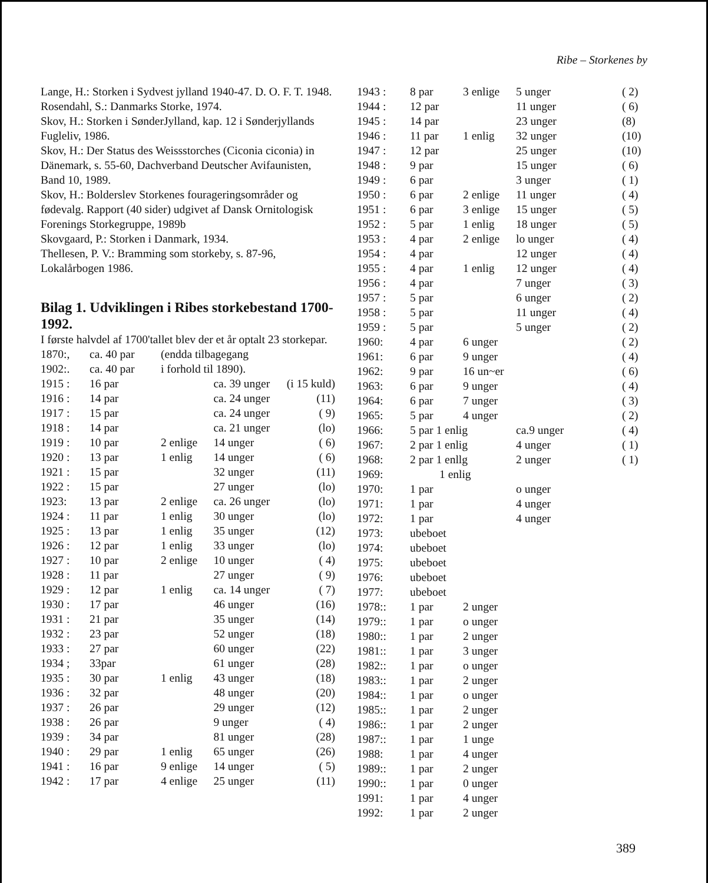Ribe – Storkenes by
Lange, H.: Storken i Sydvest jylland 1940-47. D. O. F. T. 1948.
Rosendahl, S.: Danmarks Storke, 1974.
Skov, H.: Storken i SønderJylland, kap. 12 i Sønderjyllands Fugleliv, 1986.
Skov, H.: Der Status des Weissstorches (Ciconia ciconia) in Dänemark, s. 55-60, Dachverband Deutscher Avifaunisten, Band 10, 1989.
Skov, H.: Bolderslev Storkenes fourageringsområder og fødevalg. Rapport (40 sider) udgivet af Dansk Ornitologisk Forenings Storkegruppe, 1989b
Skovgaard, P.: Storken i Danmark, 1934.
Thellesen, P. V.: Bramming som storkeby, s. 87-96, Lokalårbogen 1986.
Bilag 1. Udviklingen i Ribes storkebestand 1700-1992.
I første halvdel af 1700'tallet blev der et år optalt 23 storkepar.
| 1870:, | ca. 40 par | (endda tilbagegang | | |
| 1902:. | ca. 40 par | i forhold til 1890). | | |
| 1915 : | 16 par | | ca. 39 unger | (i 15 kuld) |
| 1916 : | 14 par | | ca. 24 unger | (11) |
| 1917 : | 15 par | | ca. 24 unger | ( 9) |
| 1918 : | 14 par | | ca. 21 unger | (lo) |
| 1919 : | 10 par | 2 enlige | 14 unger | ( 6) |
| 1920 : | 13 par | 1 enlig | 14 unger | ( 6) |
| 1921 : | 15 par | | 32 unger | (11) |
| 1922 : | 15 par | | 27 unger | (lo) |
| 1923: | 13 par | 2 enlige | ca. 26 unger | (lo) |
| 1924 : | 11 par | 1 enlig | 30 unger | (lo) |
| 1925 : | 13 par | 1 enlig | 35 unger | (12) |
| 1926 : | 12 par | 1 enlig | 33 unger | (lo) |
| 1927 : | 10 par | 2 enlige | 10 unger | ( 4) |
| 1928 : | 11 par | | 27 unger | ( 9) |
| 1929 : | 12 par | 1 enlig | ca. 14 unger | ( 7) |
| 1930 : | 17 par | | 46 unger | (16) |
| 1931 : | 21 par | | 35 unger | (14) |
| 1932 : | 23 par | | 52 unger | (18) |
| 1933 : | 27 par | | 60 unger | (22) |
| 1934 ; | 33par | | 61 unger | (28) |
| 1935 : | 30 par | 1 enlig | 43 unger | (18) |
| 1936 : | 32 par | | 48 unger | (20) |
| 1937 : | 26 par | | 29 unger | (12) |
| 1938 : | 26 par | | 9 unger | ( 4) |
| 1939 : | 34 par | | 81 unger | (28) |
| 1940 : | 29 par | 1 enlig | 65 unger | (26) |
| 1941 : | 16 par | 9 enlige | 14 unger | ( 5) |
| 1942 : | 17 par | 4 enlige | 25 unger | (11) |
| 1943 : | 8 par | 3 enlige | 5 unger | ( 2) |
| 1944 : | 12 par | | 11 unger | ( 6) |
| 1945 : | 14 par | | 23 unger | (8) |
| 1946 : | 11 par | 1 enlig | 32 unger | (10) |
| 1947 : | 12 par | | 25 unger | (10) |
| 1948 : | 9 par | | 15 unger | ( 6) |
| 1949 : | 6 par | | 3 unger | ( 1) |
| 1950 : | 6 par | 2 enlige | 11 unger | ( 4) |
| 1951 : | 6 par | 3 enlige | 15 unger | ( 5) |
| 1952 : | 5 par | 1 enlig | 18 unger | ( 5) |
| 1953 : | 4 par | 2 enlige | lo unger | ( 4) |
| 1954 : | 4 par | | 12 unger | ( 4) |
| 1955 : | 4 par | 1 enlig | 12 unger | ( 4) |
| 1956 : | 4 par | | 7 unger | ( 3) |
| 1957 : | 5 par | | 6 unger | ( 2) |
| 1958 : | 5 par | | 11 unger | ( 4) |
| 1959 : | 5 par | | 5 unger | ( 2) |
| 1960: | 4 par | 6 unger | | ( 2) |
| 1961: | 6 par | 9 unger | | ( 4) |
| 1962: | 9 par | 16 un~er | | ( 6) |
| 1963: | 6 par | 9 unger | | ( 4) |
| 1964: | 6 par | 7 unger | | ( 3) |
| 1965: | 5 par | 4 unger | | ( 2) |
| 1966: | 5 par 1 enlig | | ca.9 unger | ( 4) |
| 1967: | 2 par 1 enlig | | 4 unger | ( 1) |
| 1968: | 2 par 1 enllg | | 2 unger | ( 1) |
| 1969: | 1 enlig | | | |
| 1970: | 1 par | | o unger | |
| 1971: | 1 par | | 4 unger | |
| 1972: | 1 par | | 4 unger | |
| 1973: | ubeboet | | | |
| 1974: | ubeboet | | | |
| 1975: | ubeboet | | | |
| 1976: | ubeboet | | | |
| 1977: | ubeboet | | | |
| 1978:: | 1 par | 2 unger | | |
| 1979:: | 1 par | o unger | | |
| 1980:: | 1 par | 2 unger | | |
| 1981:: | 1 par | 3 unger | | |
| 1982:: | 1 par | o unger | | |
| 1983:: | 1 par | 2 unger | | |
| 1984:: | 1 par | o unger | | |
| 1985:: | 1 par | 2 unger | | |
| 1986:: | 1 par | 2 unger | | |
| 1987:: | 1 par | 1 unge | | |
| 1988: | 1 par | 4 unger | | |
| 1989:: | 1 par | 2 unger | | |
| 1990:: | 1 par | 0 unger | | |
| 1991: | 1 par | 4 unger | | |
| 1992: | 1 par | 2 unger | | |
389